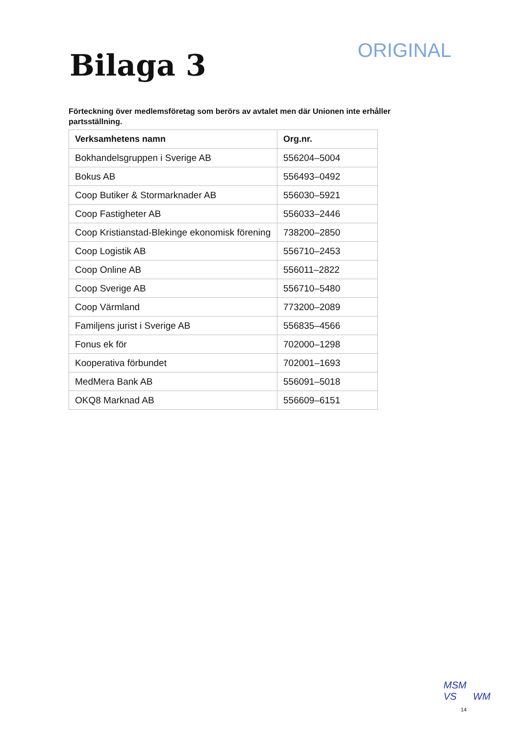Bilaga 3
ORIGINAL
Förteckning över medlemsföretag som berörs av avtalet men där Unionen inte erhåller partsställning.
| Verksamhetens namn | Org.nr. |
| --- | --- |
| Bokhandelsgruppen i Sverige AB | 556204–5004 |
| Bokus AB | 556493–0492 |
| Coop Butiker & Stormarknader AB | 556030–5921 |
| Coop Fastigheter AB | 556033–2446 |
| Coop Kristianstad-Blekinge ekonomisk förening | 738200–2850 |
| Coop Logistik AB | 556710–2453 |
| Coop Online AB | 556011–2822 |
| Coop Sverige AB | 556710–5480 |
| Coop Värmland | 773200–2089 |
| Familjens jurist i Sverige AB | 556835–4566 |
| Fonus ek för | 702000–1298 |
| Kooperativa förbundet | 702001–1693 |
| MedMera Bank AB | 556091–5018 |
| OKQ8 Marknad AB | 556609–6151 |
MSM
VS WM
14